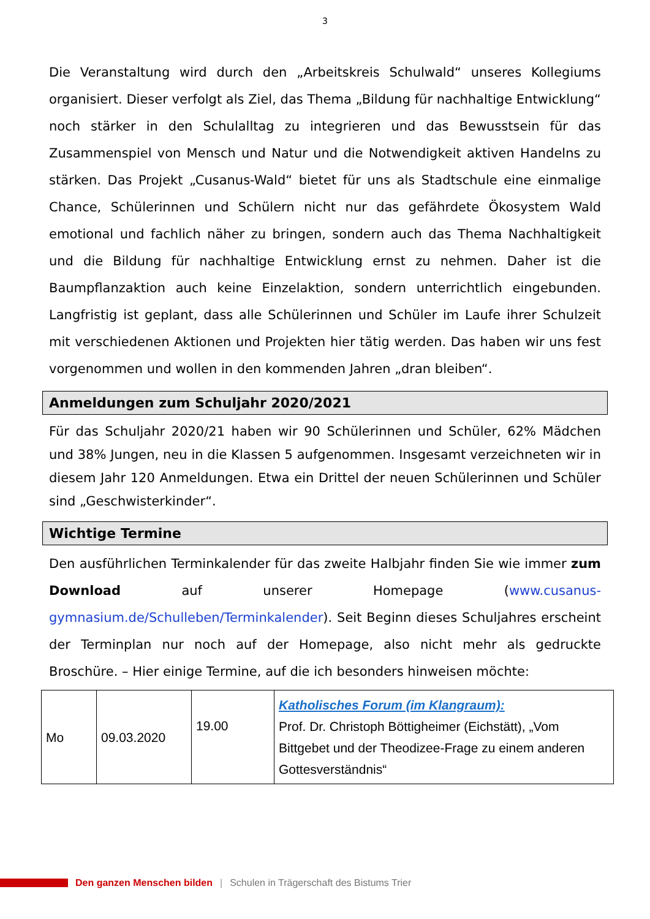3
Die Veranstaltung wird durch den „Arbeitskreis Schulwald“ unseres Kollegiums organisiert. Dieser verfolgt als Ziel, das Thema „Bildung für nachhaltige Entwicklung“ noch stärker in den Schulalltag zu integrieren und das Bewusstsein für das Zusammenspiel von Mensch und Natur und die Notwendigkeit aktiven Handelns zu stärken. Das Projekt „Cusanus-Wald“ bietet für uns als Stadtschule eine einmalige Chance, Schülerinnen und Schülern nicht nur das gefährdete Ökosystem Wald emotional und fachlich näher zu bringen, sondern auch das Thema Nachhaltigkeit und die Bildung für nachhaltige Entwicklung ernst zu nehmen. Daher ist die Baumpflanzaktion auch keine Einzelaktion, sondern unterrichtlich eingebunden. Langfristig ist geplant, dass alle Schülerinnen und Schüler im Laufe ihrer Schulzeit mit verschiedenen Aktionen und Projekten hier tätig werden. Das haben wir uns fest vorgenommen und wollen in den kommenden Jahren „dran bleiben“.
Anmeldungen zum Schuljahr 2020/2021
Für das Schuljahr 2020/21 haben wir 90 Schülerinnen und Schüler, 62% Mädchen und 38% Jungen, neu in die Klassen 5 aufgenommen. Insgesamt verzeichneten wir in diesem Jahr 120 Anmeldungen. Etwa ein Drittel der neuen Schülerinnen und Schüler sind „Geschwisterkinder“.
Wichtige Termine
Den ausführlichen Terminkalender für das zweite Halbjahr finden Sie wie immer zum Download auf unserer Homepage (www.cusanus-gymnasium.de/Schulleben/Terminkalender). Seit Beginn dieses Schuljahres erscheint der Terminplan nur noch auf der Homepage, also nicht mehr als gedruckte Broschüre. – Hier einige Termine, auf die ich besonders hinweisen möchte:
| Mo | 09.03.2020 | 19.00 | Katholisches Forum (im Klangraum): Prof. Dr. Christoph Böttigheimer (Eichstätt), „Vom Bittgebet und der Theodizee-Frage zu einem anderen Gottesverständnis“ |
Den ganzen Menschen bilden | Schulen in Trägerschaft des Bistums Trier